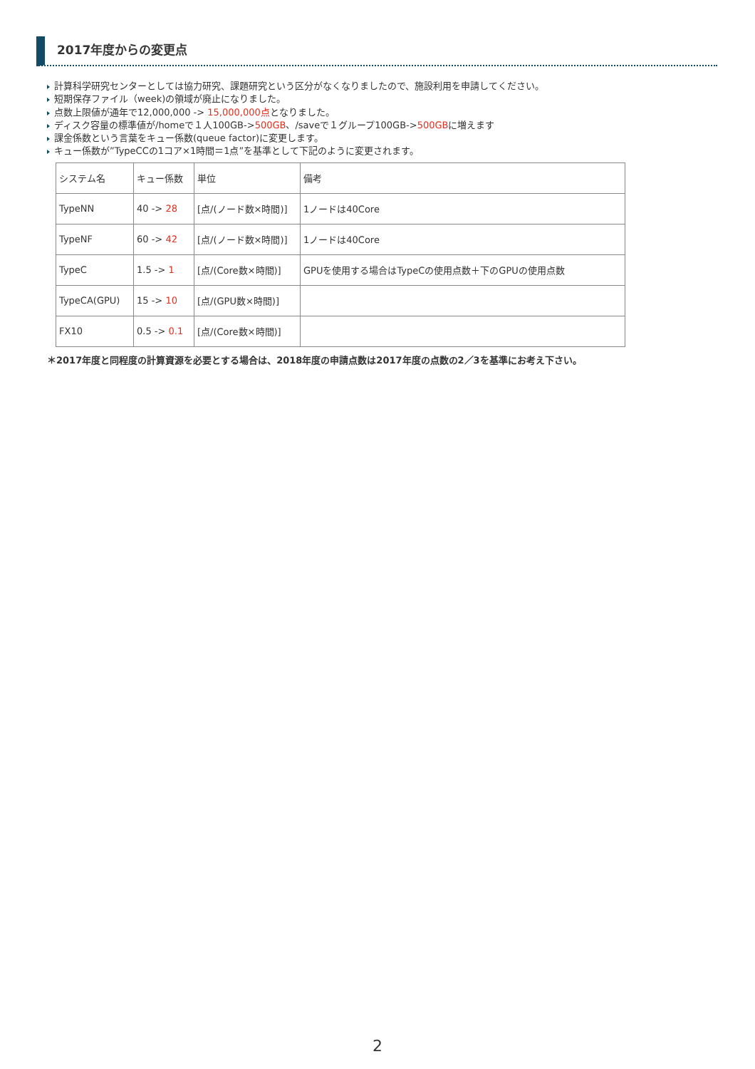2017年度からの変更点
計算科学研究センターとしては協力研究、課題研究という区分がなくなりましたので、施設利用を申請してください。
短期保存ファイル（week)の領域が廃止になりました。
点数上限値が通年で12,000,000 -> 15,000,000点となりました。
ディスク容量の標準値が/homeで１人100GB->500GB、/saveで１グループ100GB->500GBに増えます
課金係数という言葉をキュー係数(queue factor)に変更します。
キュー係数が”TypeCCの1コア×1時間＝1点”を基準として下記のように変更されます。
| システム名 | キュー係数 | 単位 | 備考 |
| TypeNN | 40 -> 28 | [点/(ノード数×時間)] | 1ノードは40Core |
| TypeNF | 60 -> 42 | [点/(ノード数×時間)] | 1ノードは40Core |
| TypeC | 1.5 -> 1 | [点/(Core数×時間)] | GPUを使用する場合はTypeCの使用点数＋下のGPUの使用点数 |
| TypeCA(GPU) | 15 -> 10 | [点/(GPU数×時間)] | |
| FX10 | 0.5 -> 0.1 | [点/(Core数×時間)] | |
＊2017年度と同程度の計算資源を必要とする場合は、2018年度の申請点数は2017年度の点数の2／3を基準にお考え下さい。
2